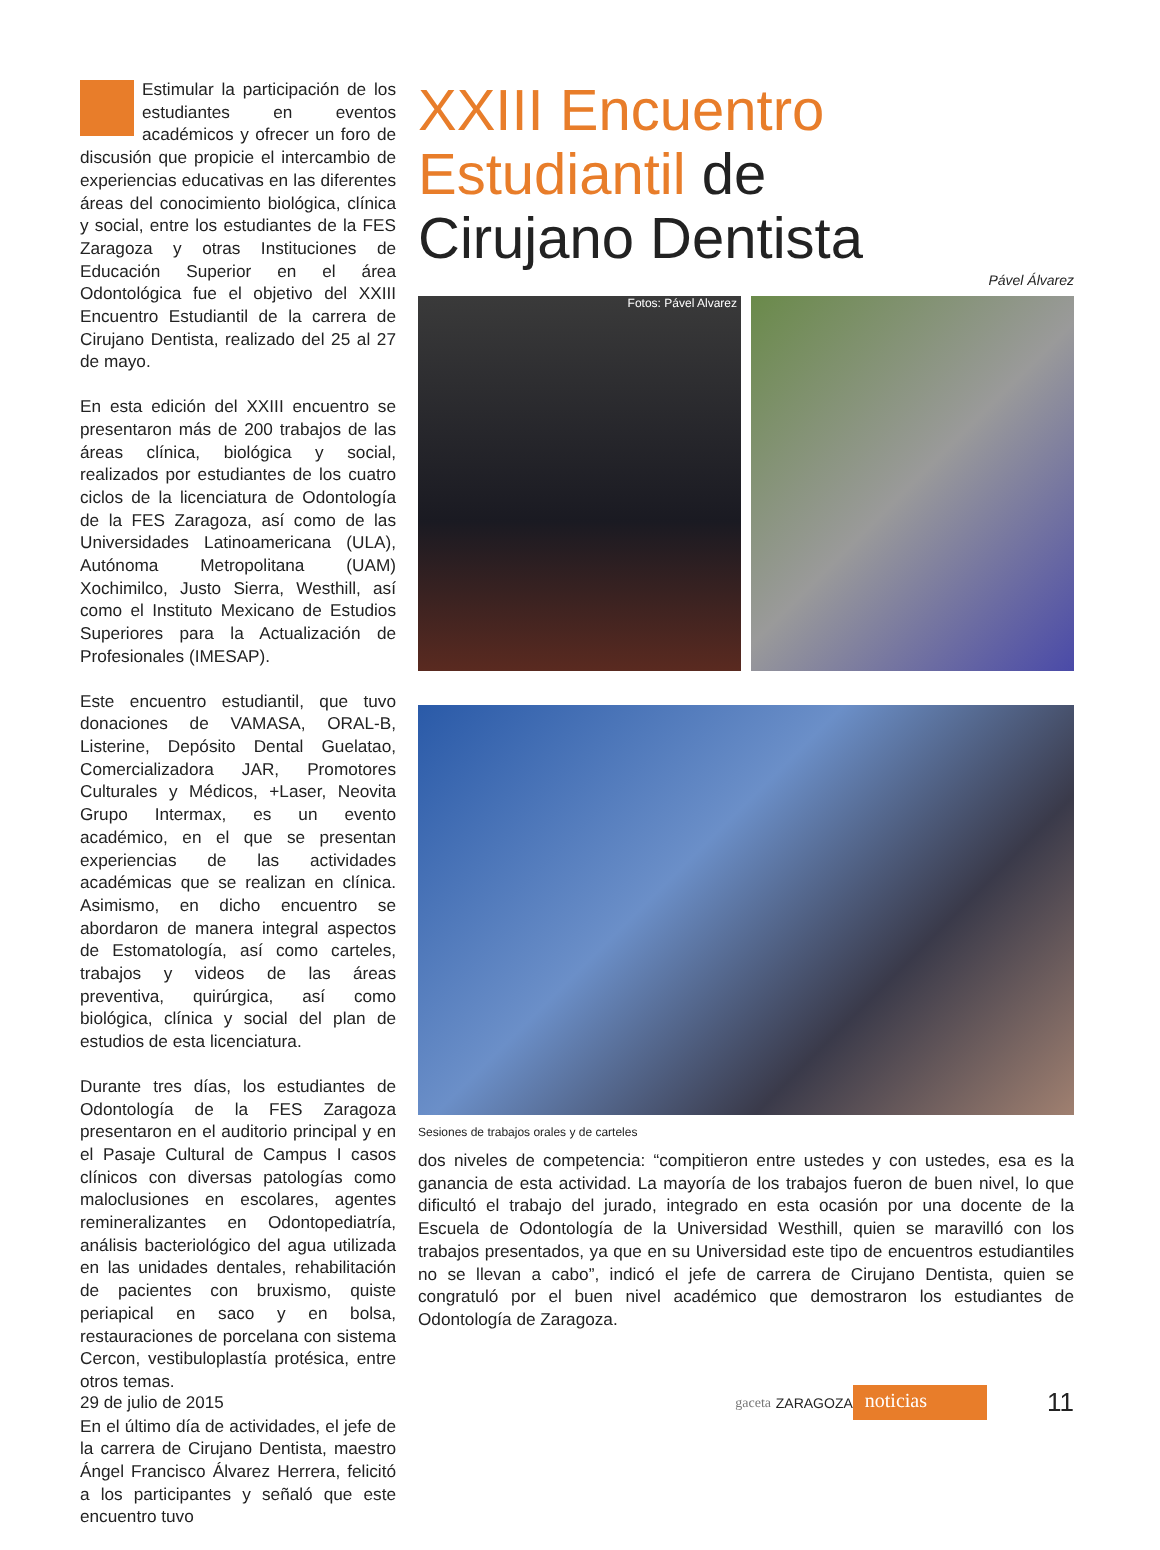Estimular la participación de los estudiantes en eventos académicos y ofrecer un foro de discusión que propicie el intercambio de experiencias educativas en las diferentes áreas del conocimiento biológica, clínica y social, entre los estudiantes de la FES Zaragoza y otras Instituciones de Educación Superior en el área Odontológica fue el objetivo del XXIII Encuentro Estudiantil de la carrera de Cirujano Dentista, realizado del 25 al 27 de mayo.
En esta edición del XXIII encuentro se presentaron más de 200 trabajos de las áreas clínica, biológica y social, realizados por estudiantes de los cuatro ciclos de la licenciatura de Odontología de la FES Zaragoza, así como de las Universidades Latinoamericana (ULA), Autónoma Metropolitana (UAM) Xochimilco, Justo Sierra, Westhill, así como el Instituto Mexicano de Estudios Superiores para la Actualización de Profesionales (IMESAP).
Este encuentro estudiantil, que tuvo donaciones de VAMASA, ORAL-B, Listerine, Depósito Dental Guelatao, Comercializadora JAR, Promotores Culturales y Médicos, +Laser, Neovita Grupo Intermax, es un evento académico, en el que se presentan experiencias de las actividades académicas que se realizan en clínica. Asimismo, en dicho encuentro se abordaron de manera integral aspectos de Estomatología, así como carteles, trabajos y videos de las áreas preventiva, quirúrgica, así como biológica, clínica y social del plan de estudios de esta licenciatura.
Durante tres días, los estudiantes de Odontología de la FES Zaragoza presentaron en el auditorio principal y en el Pasaje Cultural de Campus I casos clínicos con diversas patologías como maloclusiones en escolares, agentes remineralizantes en Odontopediatría, análisis bacteriológico del agua utilizada en las unidades dentales, rehabilitación de pacientes con bruxismo, quiste periapical en saco y en bolsa, restauraciones de porcelana con sistema Cercon, vestibuloplastía protésica, entre otros temas.
En el último día de actividades, el jefe de la carrera de Cirujano Dentista, maestro Ángel Francisco Álvarez Herrera, felicitó a los participantes y señaló que este encuentro tuvo
XXIII Encuentro
Estudiantil de
Cirujano Dentista
Pável Álvarez
Fotos: Pável Alvarez
Sesiones de trabajos orales y de carteles
dos niveles de competencia: “compitieron entre ustedes y con ustedes, esa es la ganancia de esta actividad. La mayoría de los trabajos fueron de buen nivel, lo que dificultó el trabajo del jurado, integrado en esta ocasión por una docente de la Escuela de Odontología de la Universidad Westhill, quien se maravilló con los trabajos presentados, ya que en su Universidad este tipo de encuentros estudiantiles no se llevan a cabo”, indicó el jefe de carrera de Cirujano Dentista, quien se congratuló por el buen nivel académico que demostraron los estudiantes de Odontología de Zaragoza.
29 de julio de 2015 gaceta ZARAGOZA noticias 11